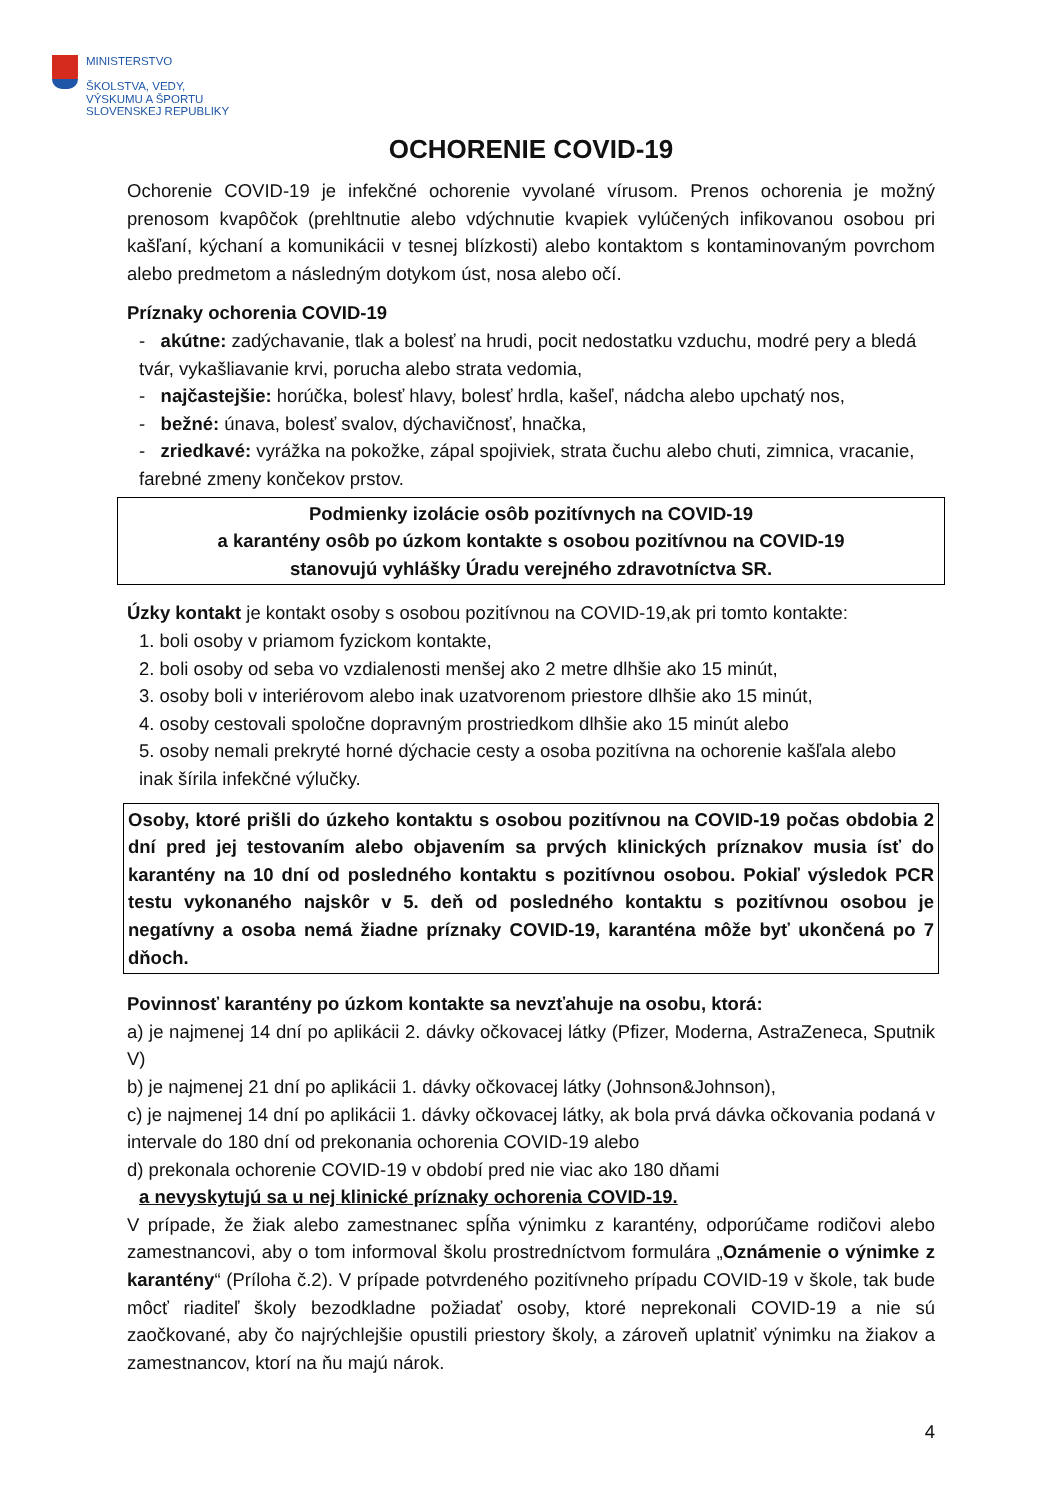MINISTERSTVO
ŠKOLSTVA, VEDY,
VÝSKUMU A ŠPORTU
SLOVENSKEJ REPUBLIKY
OCHORENIE COVID-19
Ochorenie COVID-19 je infekčné ochorenie vyvolané vírusom. Prenos ochorenia je možný prenosom kvapôčok (prehltnutie alebo vdýchnutie kvapiek vylúčených infikovanou osobou pri kašľaní, kýchaní a komunikácii v tesnej blízkosti) alebo kontaktom s kontaminovaným povrchom alebo predmetom a následným dotykom úst, nosa alebo očí.
Príznaky ochorenia COVID-19
- akútne: zadýchavanie, tlak a bolesť na hrudi, pocit nedostatku vzduchu, modré pery a bledá tvár, vykašliavanie krvi, porucha alebo strata vedomia,
- najčastejšie: horúčka, bolesť hlavy, bolesť hrdla, kašeľ, nádcha alebo upchatý nos,
- bežné: únava, bolesť svalov, dýchavičnosť, hnačka,
- zriedkavé: vyrážka na pokožke, zápal spojiviek, strata čuchu alebo chuti, zimnica, vracanie, farebné zmeny končekov prstov.
Podmienky izolácie osôb pozitívnych na COVID-19
a karantény osôb po úzkom kontakte s osobou pozitívnou na COVID-19
stanovujú vyhlášky Úradu verejného zdravotníctva SR.
Úzky kontakt je kontakt osoby s osobou pozitívnou na COVID-19,ak pri tomto kontakte:
1. boli osoby v priamom fyzickom kontakte,
2. boli osoby od seba vo vzdialenosti menšej ako 2 metre dlhšie ako 15 minút,
3. osoby boli v interiérovom alebo inak uzatvorenom priestore dlhšie ako 15 minút,
4. osoby cestovali spoločne dopravným prostriedkom dlhšie ako 15 minút alebo
5. osoby nemali prekryté horné dýchacie cesty a osoba pozitívna na ochorenie kašľala alebo inak šírila infekčné výlučky.
Osoby, ktoré prišli do úzkeho kontaktu s osobou pozitívnou na COVID-19 počas obdobia 2 dní pred jej testovaním alebo objavením sa prvých klinických príznakov musia ísť do karantény na 10 dní od posledného kontaktu s pozitívnou osobou. Pokiaľ výsledok PCR testu vykonaného najskôr v 5. deň od posledného kontaktu s pozitívnou osobou je negatívny a osoba nemá žiadne príznaky COVID-19, karanténa môže byť ukončená po 7 dňoch.
Povinnosť karantény po úzkom kontakte sa nevzťahuje na osobu, ktorá:
a) je najmenej 14 dní po aplikácii 2. dávky očkovacej látky (Pfizer, Moderna, AstraZeneca, Sputnik V)
b) je najmenej 21 dní po aplikácii 1. dávky očkovacej látky (Johnson&Johnson),
c) je najmenej 14 dní po aplikácii 1. dávky očkovacej látky, ak bola prvá dávka očkovania podaná v intervale do 180 dní od prekonania ochorenia COVID-19 alebo
d) prekonala ochorenie COVID-19 v období pred nie viac ako 180 dňami
a nevyskytujú sa u nej klinické príznaky ochorenia COVID-19.
V prípade, že žiak alebo zamestnanec spĺňa výnimku z karantény, odporúčame rodičovi alebo zamestnancovi, aby o tom informoval školu prostredníctvom formulára „Oznámenie o výnimke z karantény“ (Príloha č.2). V prípade potvrdeného pozitívneho prípadu COVID-19 v škole, tak bude môcť riaditeľ školy bezodkladne požiadať osoby, ktoré neprekonali COVID-19 a nie sú zaočkované, aby čo najrýchlejšie opustili priestory školy, a zároveň uplatniť výnimku na žiakov a zamestnancov, ktorí na ňu majú nárok.
4